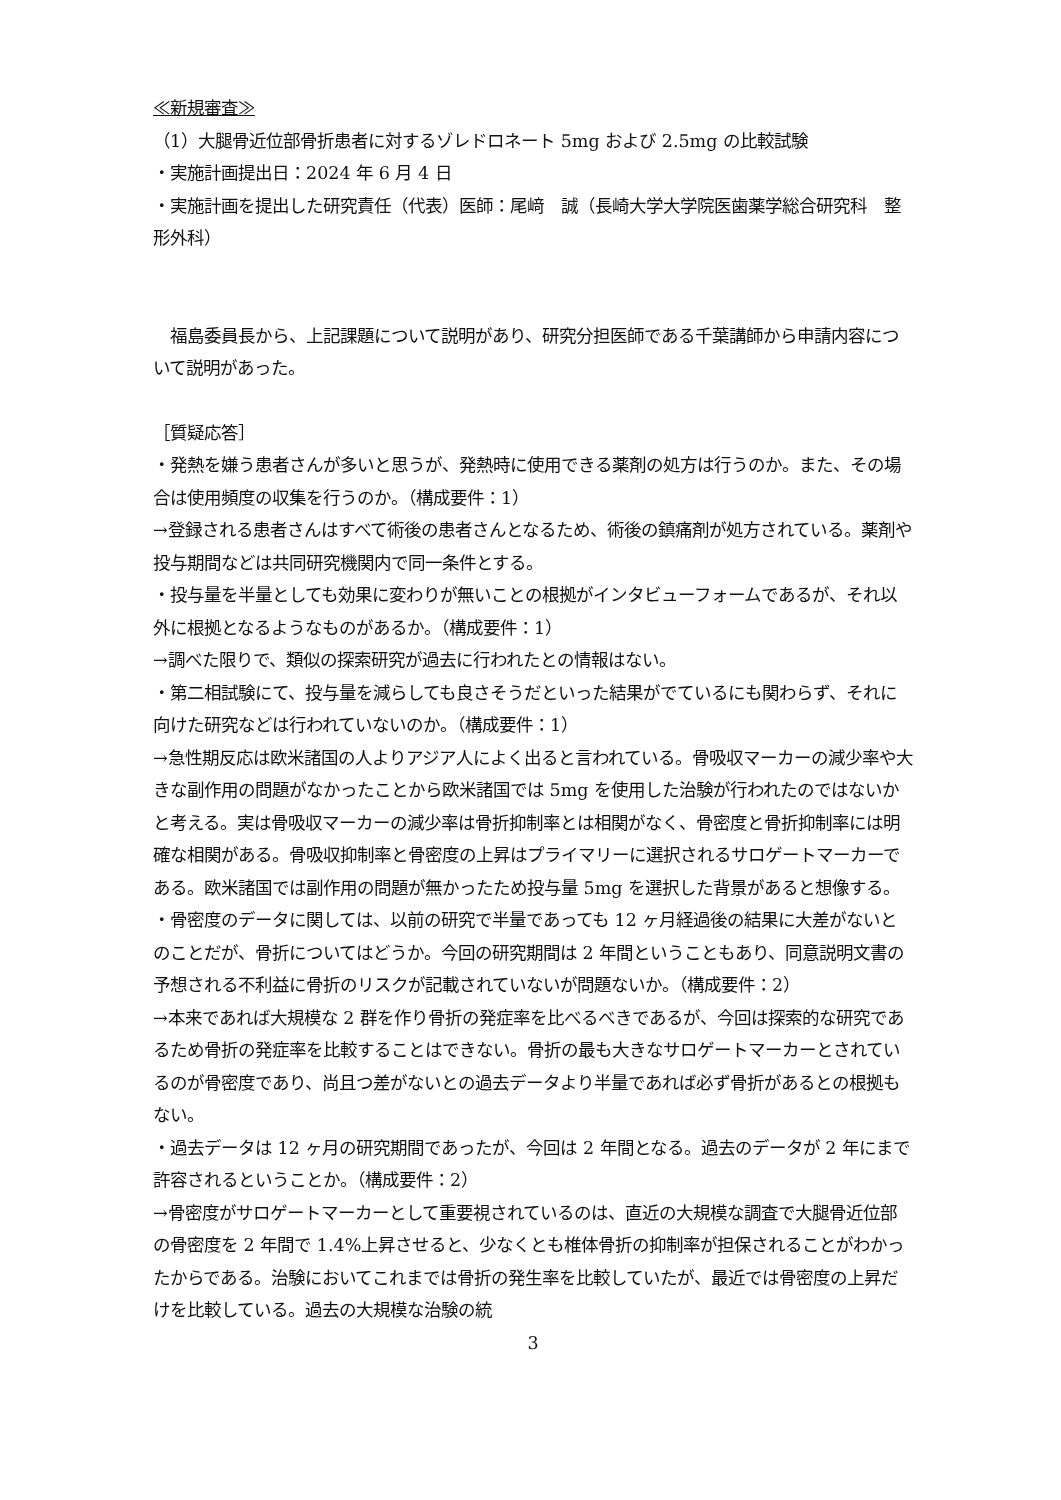≪新規審査≫
（1）大腿骨近位部骨折患者に対するゾレドロネート 5mg および 2.5mg の比較試験
・実施計画提出日：2024 年 6 月 4 日
・実施計画を提出した研究責任（代表）医師：尾﨑　誠（長崎大学大学院医歯薬学総合研究科　整形外科）
　福島委員長から、上記課題について説明があり、研究分担医師である千葉講師から申請内容について説明があった。
［質疑応答］
・発熱を嫌う患者さんが多いと思うが、発熱時に使用できる薬剤の処方は行うのか。また、その場合は使用頻度の収集を行うのか。（構成要件：1）
→登録される患者さんはすべて術後の患者さんとなるため、術後の鎮痛剤が処方されている。薬剤や投与期間などは共同研究機関内で同一条件とする。
・投与量を半量としても効果に変わりが無いことの根拠がインタビューフォームであるが、それ以外に根拠となるようなものがあるか。（構成要件：1）
→調べた限りで、類似の探索研究が過去に行われたとの情報はない。
・第二相試験にて、投与量を減らしても良さそうだといった結果がでているにも関わらず、それに向けた研究などは行われていないのか。（構成要件：1）
→急性期反応は欧米諸国の人よりアジア人によく出ると言われている。骨吸収マーカーの減少率や大きな副作用の問題がなかったことから欧米諸国では 5mg を使用した治験が行われたのではないかと考える。実は骨吸収マーカーの減少率は骨折抑制率とは相関がなく、骨密度と骨折抑制率には明確な相関がある。骨吸収抑制率と骨密度の上昇はプライマリーに選択されるサロゲートマーカーである。欧米諸国では副作用の問題が無かったため投与量 5mg を選択した背景があると想像する。
・骨密度のデータに関しては、以前の研究で半量であっても 12 ヶ月経過後の結果に大差がないとのことだが、骨折についてはどうか。今回の研究期間は 2 年間ということもあり、同意説明文書の予想される不利益に骨折のリスクが記載されていないが問題ないか。（構成要件：2）
→本来であれば大規模な 2 群を作り骨折の発症率を比べるべきであるが、今回は探索的な研究であるため骨折の発症率を比較することはできない。骨折の最も大きなサロゲートマーカーとされているのが骨密度であり、尚且つ差がないとの過去データより半量であれば必ず骨折があるとの根拠もない。
・過去データは 12 ヶ月の研究期間であったが、今回は 2 年間となる。過去のデータが 2 年にまで許容されるということか。（構成要件：2）
→骨密度がサロゲートマーカーとして重要視されているのは、直近の大規模な調査で大腿骨近位部の骨密度を 2 年間で 1.4%上昇させると、少なくとも椎体骨折の抑制率が担保されることがわかったからである。治験においてこれまでは骨折の発生率を比較していたが、最近では骨密度の上昇だけを比較している。過去の大規模な治験の統
3